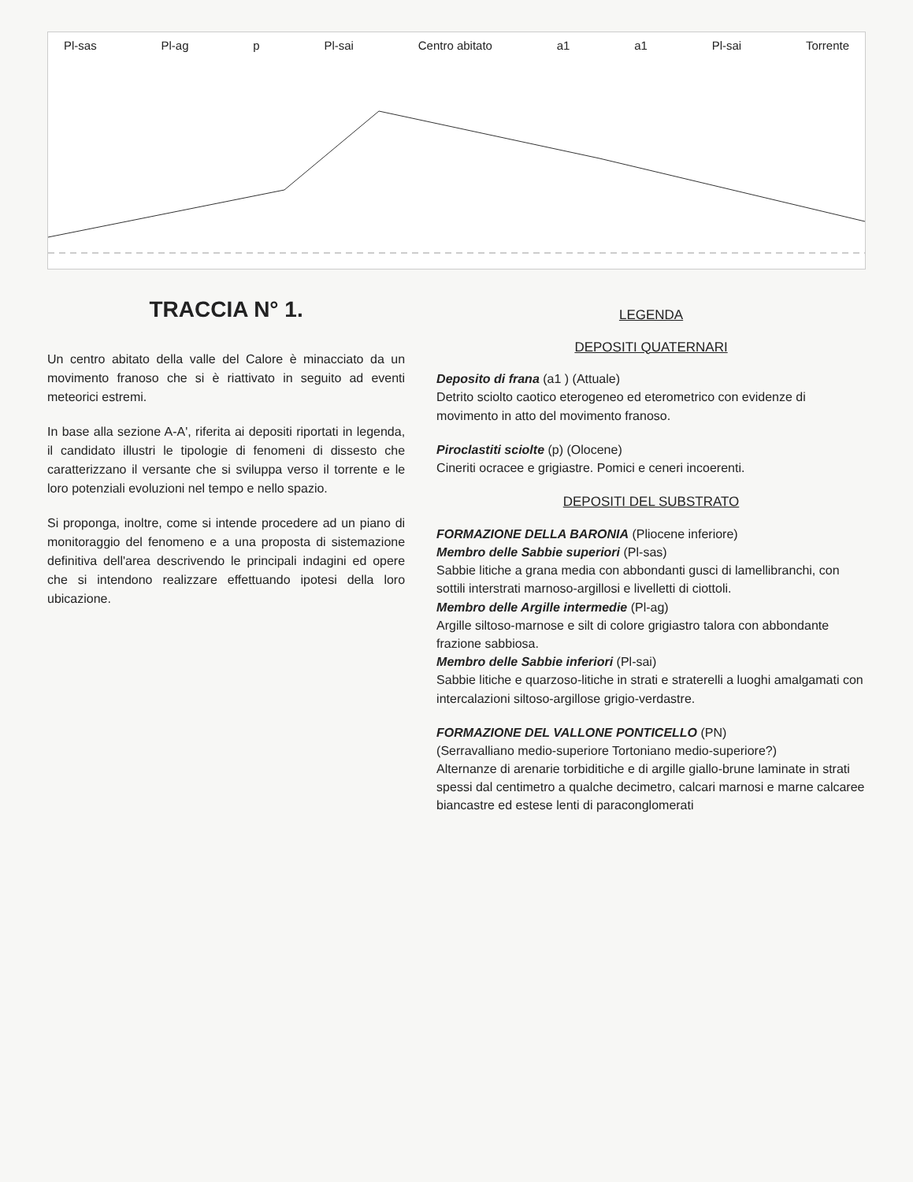Pl-sas Pl-ag p Pl-sai Centro abitato a1 a1 Pl-sai Torrente
TRACCIA N° 1.
Un centro abitato della valle del Calore è minacciato da un movimento franoso che si è riattivato in seguito ad eventi meteorici estremi.
In base alla sezione A-A', riferita ai depositi riportati in legenda, il candidato illustri le tipologie di fenomeni di dissesto che caratterizzano il versante che si sviluppa verso il torrente e le loro potenziali evoluzioni nel tempo e nello spazio.
Si proponga, inoltre, come si intende procedere ad un piano di monitoraggio del fenomeno e a una proposta di sistemazione definitiva dell'area descrivendo le principali indagini ed opere che si intendono realizzare effettuando ipotesi della loro ubicazione.
LEGENDA
DEPOSITI QUATERNARI
Deposito di frana (a1 ) (Attuale)
Detrito sciolto caotico eterogeneo ed eterometrico con evidenze di movimento in atto del movimento franoso.
Piroclastiti sciolte (p) (Olocene)
Cineriti ocracee e grigiastre. Pomici e ceneri incoerenti.
DEPOSITI DEL SUBSTRATO
FORMAZIONE DELLA BARONIA (Pliocene inferiore)
Membro delle Sabbie superiori (Pl-sas)
Sabbie litiche a grana media con abbondanti gusci di lamellibranchi, con sottili interstrati marnoso-argillosi e livelletti di ciottoli.
Membro delle Argille intermedie (Pl-ag)
Argille siltoso-marnose e silt di colore grigiastro talora con abbondante frazione sabbiosa.
Membro delle Sabbie inferiori (Pl-sai)
Sabbie litiche e quarzoso-litiche in strati e straterelli a luoghi amalgamati con intercalazioni siltoso-argillose grigio-verdastre.
FORMAZIONE DEL VALLONE PONTICELLO (PN)
(Serravalliano medio-superiore Tortoniano medio-superiore?)
Alternanze di arenarie torbiditiche e di argille giallo-brune laminate in strati spessi dal centimetro a qualche decimetro, calcari marnosi e marne calcaree biancastre ed estese lenti di paraconglomerati